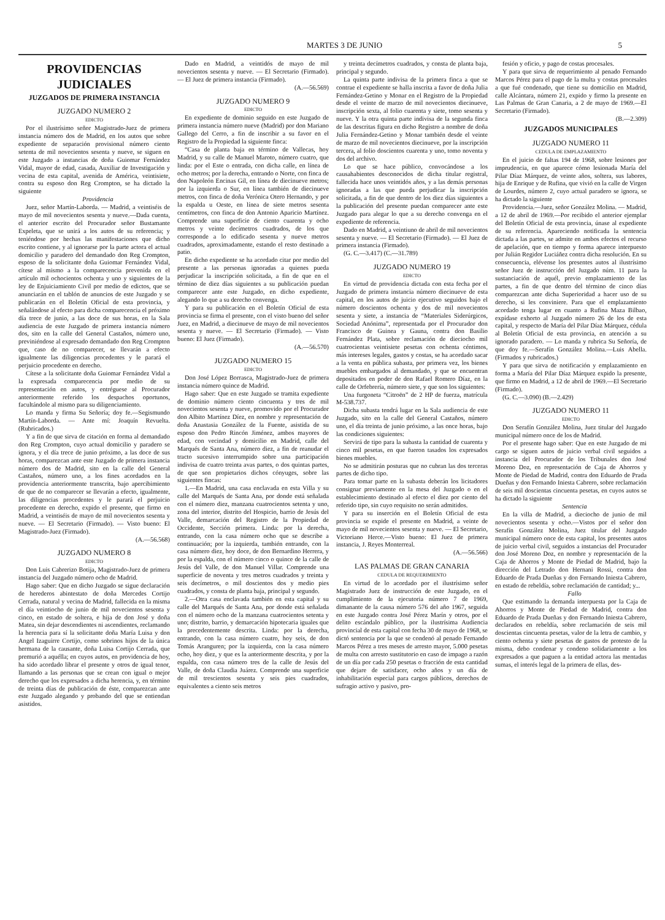MARTES 3 DE JUNIO 5
PROVIDENCIAS JUDICIALES
JUZGADOS DE PRIMERA INSTANCIA
JUZGADO NUMERO 2
EDICTO
Por el ilustrísimo señor Magistrado-Juez de primera instancia número dos de Madrid, en los autos que sobre expediente de separación provisional número ciento setenta de mil novecientos sesenta y nueve, se siguen en este Juzgado a instancias de doña Guiomar Fernández Vidal, mayor de edad, casada, Auxiliar de Investigación y vecina de esta capital, avenida de América, veintisiete, contra su esposo don Reg Crompton, se ha dictado la siguiente
Providencia
Juez, señor Martín-Laborda. — Madrid, a veintiséis de mayo de mil novecientos sesenta y nueve.—Dada cuenta, el anterior escrito del Procurador señor Bustamante Expeleta, que se unirá a los autos de su referencia; y teniéndose por hechas las manifestaciones que dicho escrito contiene, y al ignorarse por la parte actora el actual domicilio y paradero del demandado don Reg Crompton, esposo de la solicitante doña Guiomar Fernández Vidal, cítese al mismo a la comparecencia prevenida en el artículo mil ochocientos ochenta y uno y siguientes de la ley de Enjuiciamiento Civil por medio de edictos, que se anunciarán en el tablón de anuncios de este Juzgado y se publicarán en el Boletín Oficial de esta provincia, y señalándose al efecto para dicha comparecencia el próximo día trece de junio, a las doce de sus horas, en la Sala audiencia de este Juzgado de primera instancia número dos, sito en la calle del General Castaños, número uno, previniéndose al expresado demandado don Reg Crompton que, caso de no comparecer, se llevarán a efecto igualmente las diligencias procedentes y le parará el perjuicio procedente en derecho.
Cítese a la solicitante doña Guiomar Fernández Vidal a la expresada comparecencia por medio de su representación en autos, y entréguese al Procurador anteriormente referido los despachos oportunos, facultándole al mismo para su diligenciamiento.
Lo manda y firma Su Señoría; doy fe.—Segismundo Martín-Laborda. — Ante mí: Joaquín Revuelta. (Rubricados.)
Y a fin de que sirva de citación en forma al demandado don Reg Crompton, cuyo actual domicilio y paradero se ignora, y el día trece de junio próximo, a las doce de sus horas, comparezcan ante este Juzgado de primera instancia número dos de Madrid, sito en la calle del General Castaños, número uno, a los fines acordados en la providencia anteriormente transcrita, bajo apercibimiento de que de no comparecer se llevarán a efecto, igualmente, las diligencias procedentes y le parará el perjuicio procedente en derecho, expido el presente, que firmo en Madrid, a veintiséis de mayo de mil novecientos sesenta y nueve. — El Secretario (Firmado). — Visto bueno: El Magistrado-Juez (Firmado).
(A.—56.568)
JUZGADO NUMERO 8
EDICTO
Don Luis Cabrerizo Botija, Magistrado-Juez de primera instancia del Juzgado número ocho de Madrid.
Hago saber: Que en dicho Juzgado se sigue declaración de herederos abintestato de doña Mercedes Cortijo Cerrada, natural y vecina de Madrid, fallecida en la misma el día veintiocho de junio de mil novecientos sesenta y cinco, en estado de soltera, e hija de don José y doña Matea, sin dejar descendientes ni ascendientes, reclamando la herencia para sí la solicitante doña María Luisa y don Angel Izaguirre Cortijo, como sobrinos hijos de la única hermana de la causante, doña Luisa Cortijo Cerrada, que premurió a aquélla; en cuyos autos, en providencia de hoy, ha sido acordado librar el presente y otros de igual tenor, llamando a las personas que se crean con igual o mejor derecho que los expresados a dicha herencia, y, en término de treinta días de publicación de éste, comparezcan ante este Juzgado alegando y probando del que se entiendan asistidos.
Dado en Madrid, a veintidós de mayo de mil novecientos sesenta y nueve. — El Secretario (Firmado). — El Juez de primera instancia (Firmado).
(A.—56.569)
JUZGADO NUMERO 9
EDICTO
En expediente de dominio seguido en este Juzgado de primera instancia número nueve (Madrid) por don Mariano Gallego del Cerro, a fin de inscribir a su favor en el Registro de la Propiedad la siguiente finca:
“Casa de planta baja en término de Vallecas, hoy Madrid, y su calle de Manuel Maroto, número cuatro, que linda: por el Este o entrada, con dicha calle, en línea de ocho metros; por la derecha, entrando o Norte, con finca de don Napoleón Encinas Gil, en línea de diecinueve metros; por la izquierda o Sur, en línea también de diecinueve metros, con finca de doña Verónica Otero Hernando, y por la espalda u Oeste, en línea de siete metros sesenta centímetros, con finca de don Antonio Aparicio Martínez. Comprende una superficie de ciento cuarenta y ocho metros y veinte decímetros cuadrados, de los que corresponde a lo edificado sesenta y nueve metros cuadrados, aproximadamente, estando el resto destinado a patio.
En dicho expediente se ha acordado citar por medio del presente a las personas ignoradas a quienes pueda perjudicar la inscripción solicitada, a fin de que en el término de diez días siguientes a su publicación puedan comparecer ante este Juzgado, en dicho expediente, alegando lo que a su derecho convenga.
Y para su publicación en el Boletín Oficial de esta provincia se firma el presente, con el visto bueno del señor Juez, en Madrid, a diecinueve de mayo de mil novecientos sesenta y nueve. — El Secretario (Firmado). — Visto bueno: El Juez (Firmado).
(A.—56.570)
JUZGADO NUMERO 15
EDICTO
Don José López Borrasca, Magistrado-Juez de primera instancia número quince de Madrid.
Hago saber: Que en este Juzgado se tramita expediente de dominio número ciento cincuenta y tres de mil novecientos sesenta y nueve, promovido por el Procurador don Albito Martínez Díez, en nombre y representación de doña Anastasia González de la Fuente, asistida de su esposo don Pedro Rincón Jiménez, ambos mayores de edad, con vecindad y domicilio en Madrid, calle del Marqués de Santa Ana, número diez, a fin de reanudar el tracto sucesivo interrumpido sobre una participación indivisa de cuatro treinta avas partes, o dos quintas partes, de que son propietarios dichos cónyuges, sobre las siguientes fincas:
1.—En Madrid, una casa enclavada en esta Villa y su calle del Marqués de Santa Ana, por donde está señalada con el número diez, manzana cuatrocientos setenta y uno, zona del interior, distrito del Hospicio, barrio de Jesús del Valle, demarcación del Registro de la Propiedad de Occidente, Sección primera. Linda: por la derecha, entrando, con la casa número ocho que se describe a continuación; por la izquierda, también entrando, con la casa número diez, hoy doce, de don Bernardino Herrera, y por la espalda, con el número cinco o quince de la calle de Jesús del Valle, de don Manuel Villar. Comprende una superficie de noventa y tres metros cuadrados y treinta y seis decímetros, o mil doscientos dos y medio pies cuadrados, y consta de planta baja, principal y segundo.
2.—Otra casa enclavada también en esta capital y su calle del Marqués de Santa Ana, por donde está señalada con el número ocho de la manzana cuatrocientos setenta y uno; distrito, barrio, y demarcación hipotecaria iguales que la precedentemente descrita. Linda: por la derecha, entrando, con la casa número cuatro, hoy seis, de don Tomás Aranguren; por la izquierda, con la casa número ocho, hoy diez, y que es la anteriormente descrita, y por la espalda, con casa número tres de la calle de Jesús del Valle, de doña Claudia Juárez. Comprende una superficie de mil trescientos sesenta y seis pies cuadrados, equivalentes a ciento seis metros
y treinta decímetros cuadrados, y consta de planta baja, principal y segundo.
La quinta parte indivisa de la primera finca a que se contrae el expediente se halla inscrita a favor de doña Julia Fernández-Getino y Monar en el Registro de la Propiedad desde el veinte de marzo de mil novecientos diecinueve, inscripción sexta, al folio cuarenta y siete, tomo sesenta y nueve. Y la otra quinta parte indivisa de la segunda finca de las descritas figura en dicho Registro a nombre de doña Julia Fernández-Getino y Monar también desde el veinte de marzo de mil novecientos diecinueve, por la inscripción tercera, al folio doscientos cuarenta y uno, tomo noventa y dos del archivo.
Lo que se hace público, convocándose a los causahabientes desconocidos de dicha titular registral, fallecida hace unos veintidós años, y a las demás personas ignoradas a las que pueda perjudicar la inscripción solicitada, a fin de que dentro de los diez días siguientes a la publicación del presente puedan comparecer ante este Juzgado para alegar lo que a su derecho convenga en el expediente de referencia.
Dado en Madrid, a veintiuno de abril de mil novecientos sesenta y nueve. — El Secretario (Firmado). — El Juez de primera instancia (Firmado).
(G. C.—3.417) (C.—31.789)
JUZGADO NUMERO 19
EDICTO
En virtud de providencia dictada con esta fecha por el Juzgado de primera instancia número diecinueve de esta capital, en los autos de juicio ejecutivo seguidos bajo el número doscientos ochenta y dos de mil novecientos sesenta y siete, a instancia de “Materiales Siderúrgicos, Sociedad Anónima”, representada por el Procurador don Francisco de Guinea y Gauna, contra don Basilio Fernández Plata, sobre reclamación de dieciocho mil cuatrocientas veintisiete pesetas con ochenta céntimos, más intereses legales, gastos y costas, se ha acordado sacar a la venta en pública subasta, por primera vez, los bienes muebles embargados al demandado, y que se encuentran depositados en poder de don Rafael Romero Díaz, en la calle de Orfebrería, número siete, y que son los siguientes:
Una furgoneta “Citroën” de 2 HP de fuerza, matrícula M-538.737.
Dicha subasta tendrá lugar en la Sala audiencia de este Juzgado, sito en la calle del General Castaños, número uno, el día treinta de junio próximo, a las once horas, bajo las condiciones siguientes:
Servirá de tipo para la subasta la cantidad de cuarenta y cinco mil pesetas, en que fueron tasados los expresados bienes muebles.
No se admitirán posturas que no cubran las dos terceras partes de dicho tipo.
Para tomar parte en la subasta deberán los licitadores consignar previamente en la mesa del Juzgado o en el establecimiento destinado al efecto el diez por ciento del referido tipo, sin cuyo requisito no serán admitidos.
Y para su inserción en el Boletín Oficial de esta provincia se expide el presente en Madrid, a veinte de mayo de mil novecientos sesenta y nueve. — El Secretario, Victoriano Herce.—Visto bueno: El Juez de primera instancia, J. Reyes Monterreal.
(A.—56.566)
LAS PALMAS DE GRAN CANARIA
CEDULA DE REQUERIMIENTO
En virtud de lo acordado por el ilustrísimo señor Magistrado Juez de instrucción de este Juzgado, en el cumplimiento de la ejecutoria número 7 de 1969, dimanante de la causa número 576 del año 1967, seguida en este Juzgado contra José Pérez Marín y otros, por el delito escándalo público, por la ilustrísima Audiencia provincial de esta capital con fecha 30 de mayo de 1968, se dictó sentencia por la que se condenó al penado Fernando Marcos Pérez a tres meses de arresto mayor, 5.000 pesetas de multa con arresto sustitutorio en caso de impago a razón de un día por cada 250 pesetas o fracción de esta cantidad que dejare de satisfacer, ocho años y un día de inhabilitación especial para cargos públicos, derechos de sufragio activo y pasivo, pro-
fesión y oficio, y pago de costas procesales.
Y para que sirva de requerimiento al penado Fernando Marcos Pérez para el pago de la multa y costas procesales a que fué condenado, que tiene su domicilio en Madrid, calle Alcántara, número 21, expido y firmo la presente en Las Palmas de Gran Canaria, a 2 de mayo de 1969.—El Secretario (Firmado).
(B.—2.309)
JUZGADOS MUNICIPALES
JUZGADO NUMERO 11
CEDULA DE EMPLAZAMIENTO
En el juicio de faltas 194 de 1968, sobre lesiones por imprudencia, en que aparece cómo lesionada María del Pilar Díaz Márquez, de veinte años, soltera, sus labores, hija de Enrique y de Rufina, que vivió en la calle de Virgen de Lourdes, número 2, cuyo actual paradero se ignora, se ha dictado la siguiente
Providencia.—Juez, señor González Molina. — Madrid, a 12 de abril de 1969.—Por recibido el anterior ejemplar del Boletín Oficial de esta provincia, únase al expediente de su referencia. Apareciendo notificada la sentencia dictada a las partes, se admite en ambos efectos el recurso de apelación, que en tiempo y forma aparece interpuesto por Julián Regidor Luciáñez contra dicha resolución. En su consecuencia, elévense los presentes autos al ilustrísimo señor Juez de instrucción del Juzgado núm. 11 para la sustanciación de aquél, previo emplazamiento de las partes, a fin de que dentro del término de cinco días comparezcan ante dicha Superioridad a hacer uso de su derecho, si les conviniere. Para que el emplazamiento acordado tenga lugar en cuanto a Rufina Maza Bilbao, expídase exhorto al Juzgado número 26 de los de esta capital, y respecto de María del Pilar Díaz Márquez, cédula al Boletín Oficial de esta provincia, en atención a su ignorado paradero. — Lo manda y rubrica Su Señoría, de que doy fe.—Serafín González Molina.—Luis Abella. (Firmados y rubricados.)
Y para que sirva de notificación y emplazamiento en forma a María del Pilar Díaz Márquez expido la presente, que firmo en Madrid, a 12 de abril de 1969.—El Secretario (Firmado).
(G. C.—3.090) (B.—2.429)
JUZGADO NUMERO 11
EDICTO
Don Serafín González Molina, Juez titular del Juzgado municipal número once de los de Madrid.
Por el presente hago saber: Que en este Juzgado de mi cargo se siguen autos de juicio verbal civil seguidos a instancia del Procurador de los Tribunales don José Moreno Doz, en representación de Caja de Ahorros y Monte de Piedad de Madrid, contra don Eduardo de Prada Dueñas y don Fernando Iniesta Cabrero, sobre reclamación de seis mil doscientas cincuenta pesetas, en cuyos autos se ha dictado la siguiente
Sentencia
En la villa de Madrid, a dieciocho de junio de mil novecientos sesenta y ocho.—Vistos por el señor don Serafín González Molina, Juez titular del Juzgado municipal número once de esta capital, los presentes autos de juicio verbal civil, seguidos a instancias del Procurador don José Moreno Doz, en nombre y representación de la Caja de Ahorros y Monte de Piedad de Madrid, bajo la dirección del Letrado don Hernani Rossi, contra don Eduardo de Prada Dueñas y don Fernando Iniesta Cabrero, en estado de rebeldía, sobre reclamación de cantidad; y...
Fallo
Que estimando la demanda interpuesta por la Caja de Ahorros y Monte de Piedad de Madrid, contra don Eduardo de Prada Dueñas y don Fernando Iniesta Cabrero, declarados en rebeldía, sobre reclamación de seis mil doscientas cincuenta pesetas, valor de la letra de cambio, y ciento ochenta y siete pesetas de gastos de protesto de la misma, debo condenar y condeno solidariamente a los expresados a que paguen a la entidad actora las mentadas sumas, el interés legal de la primera de ellas, des-